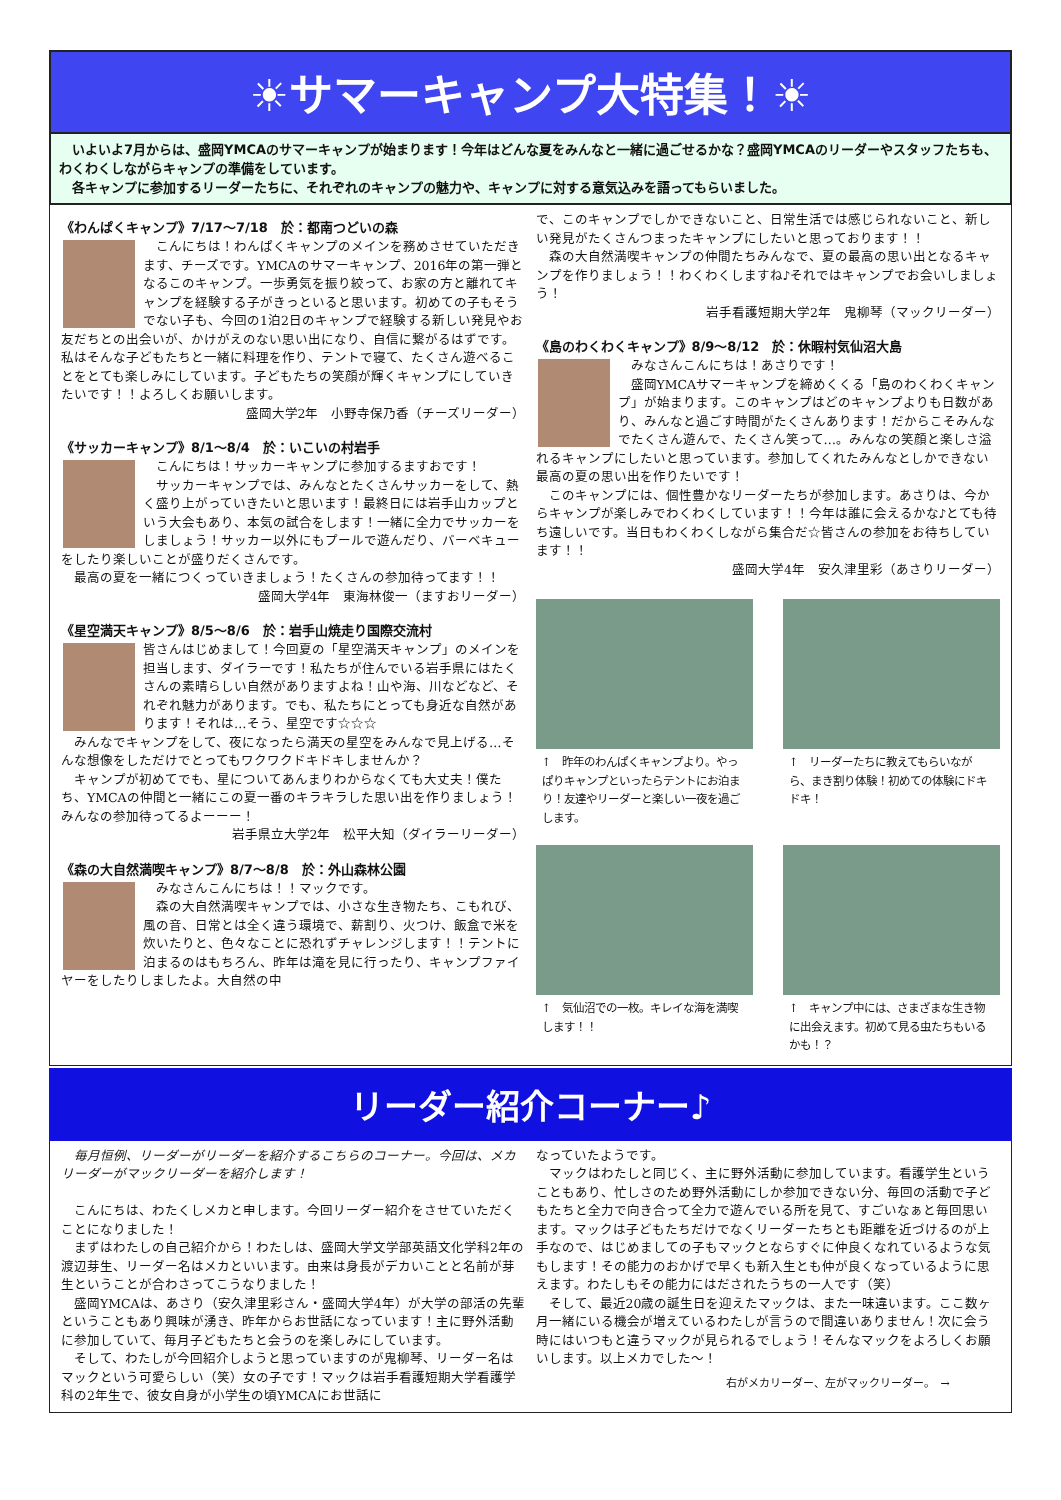☀サマーキャンプ大特集！☀
　いよいよ7月からは、盛岡YMCAのサマーキャンプが始まります！今年はどんな夏をみんなと一緒に過ごせるかな？盛岡YMCAのリーダーやスタッフたちも、わくわくしながらキャンプの準備をしています。
　各キャンプに参加するリーダーたちに、それぞれのキャンプの魅力や、キャンプに対する意気込みを語ってもらいました。
《わんぱくキャンプ》7/17～7/18　於：都南つどいの森
　こんにちは！わんぱくキャンプのメインを務めさせていただきます、チーズです。YMCAのサマーキャンプ、2016年の第一弾となるこのキャンプ。一歩勇気を振り絞って、お家の方と離れてキャンプを経験する子がきっといると思います。初めての子もそうでない子も、今回の1泊2日のキャンプで経験する新しい発見やお友だちとの出会いが、かけがえのない思い出になり、自信に繋がるはずです。私はそんな子どもたちと一緒に料理を作り、テントで寝て、たくさん遊べることをとても楽しみにしています。子どもたちの笑顔が輝くキャンプにしていきたいです！！よろしくお願いします。
盛岡大学2年　小野寺保乃香（チーズリーダー）
《サッカーキャンプ》8/1～8/4　於：いこいの村岩手
　こんにちは！サッカーキャンプに参加するますおです！
　サッカーキャンプでは、みんなとたくさんサッカーをして、熱く盛り上がっていきたいと思います！最終日には岩手山カップという大会もあり、本気の試合をします！一緒に全力でサッカーをしましょう！サッカー以外にもプールで遊んだり、バーベキューをしたり楽しいことが盛りだくさんです。
　最高の夏を一緒につくっていきましょう！たくさんの参加待ってます！！
盛岡大学4年　東海林俊一（ますおリーダー）
《星空満天キャンプ》8/5～8/6　於：岩手山焼走り国際交流村
皆さんはじめまして！今回夏の「星空満天キャンプ」のメインを担当します、ダイラーです！私たちが住んでいる岩手県にはたくさんの素晴らしい自然がありますよね！山や海、川などなど、それぞれ魅力があります。でも、私たちにとっても身近な自然があります！それは…そう、星空です☆☆☆
　みんなでキャンプをして、夜になったら満天の星空をみんなで見上げる…そんな想像をしただけでとってもワクワクドキドキしませんか？
　キャンプが初めてでも、星についてあんまりわからなくても大丈夫！僕たち、YMCAの仲間と一緒にこの夏一番のキラキラした思い出を作りましょう！みんなの参加待ってるよーーー！
岩手県立大学2年　松平大知（ダイラーリーダー）
《森の大自然満喫キャンプ》8/7～8/8　於：外山森林公園
　みなさんこんにちは！！マックです。
　森の大自然満喫キャンプでは、小さな生き物たち、こもれび、風の音、日常とは全く違う環境で、薪割り、火つけ、飯盒で米を炊いたりと、色々なことに恐れずチャレンジします！！テントに泊まるのはもちろん、昨年は滝を見に行ったり、キャンプファイヤーをしたりしましたよ。大自然の中
で、このキャンプでしかできないこと、日常生活では感じられないこと、新しい発見がたくさんつまったキャンプにしたいと思っております！！
　森の大自然満喫キャンプの仲間たちみんなで、夏の最高の思い出となるキャンプを作りましょう！！わくわくしますね♪それではキャンプでお会いしましょう！
岩手看護短期大学2年　鬼柳琴（マックリーダー）
《島のわくわくキャンプ》8/9～8/12　於：休暇村気仙沼大島
　みなさんこんにちは！あさりです！
　盛岡YMCAサマーキャンプを締めくくる「島のわくわくキャンプ」が始まります。このキャンプはどのキャンプよりも日数があり、みんなと過ごす時間がたくさんあります！だからこそみんなでたくさん遊んで、たくさん笑って…。みんなの笑顔と楽しさ溢れるキャンプにしたいと思っています。参加してくれたみんなとしかできない最高の夏の思い出を作りたいです！
　このキャンプには、個性豊かなリーダーたちが参加します。あさりは、今からキャンプが楽しみでわくわくしています！！今年は誰に会えるかな♪とても待ち遠しいです。当日もわくわくしながら集合だ☆皆さんの参加をお待ちしています！！
盛岡大学4年　安久津里彩（あさりリーダー）
↑　昨年のわんぱくキャンプより。やっぱりキャンプといったらテントにお泊まり！友達やリーダーと楽しい一夜を過ごします。
↑　リーダーたちに教えてもらいながら、まき割り体験！初めての体験にドキドキ！
↑　気仙沼での一枚。キレイな海を満喫します！！
↑　キャンプ中には、さまざまな生き物に出会えます。初めて見る虫たちもいるかも！？
リーダー紹介コーナー♪
　毎月恒例、リーダーがリーダーを紹介するこちらのコーナー。今回は、メカリーダーがマックリーダーを紹介します！
　こんにちは、わたくしメカと申します。今回リーダー紹介をさせていただくことになりました！
　まずはわたしの自己紹介から！わたしは、盛岡大学文学部英語文化学科2年の渡辺芽生、リーダー名はメカといいます。由来は身長がデカいことと名前が芽生ということが合わさってこうなりました！
　盛岡YMCAは、あさり（安久津里彩さん・盛岡大学4年）が大学の部活の先輩ということもあり興味が湧き、昨年からお世話になっています！主に野外活動に参加していて、毎月子どもたちと会うのを楽しみにしています。
　そして、わたしが今回紹介しようと思っていますのが鬼柳琴、リーダー名はマックという可愛らしい（笑）女の子です！マックは岩手看護短期大学看護学科の2年生で、彼女自身が小学生の頃YMCAにお世話に
なっていたようです。
　マックはわたしと同じく、主に野外活動に参加しています。看護学生ということもあり、忙しさのため野外活動にしか参加できない分、毎回の活動で子どもたちと全力で向き合って全力で遊んでいる所を見て、すごいなぁと毎回思います。マックは子どもたちだけでなくリーダーたちとも距離を近づけるのが上手なので、はじめましての子もマックとならすぐに仲良くなれているような気もします！その能力のおかげで早くも新入生とも仲が良くなっているように思えます。わたしもその能力にはだされたうちの一人です（笑）
　そして、最近20歳の誕生日を迎えたマックは、また一味違います。ここ数ヶ月一緒にいる機会が増えているわたしが言うので間違いありません！次に会う時にはいつもと違うマックが見られるでしょう！そんなマックをよろしくお願いします。以上メカでした～！
右がメカリーダー、左がマックリーダー。　→